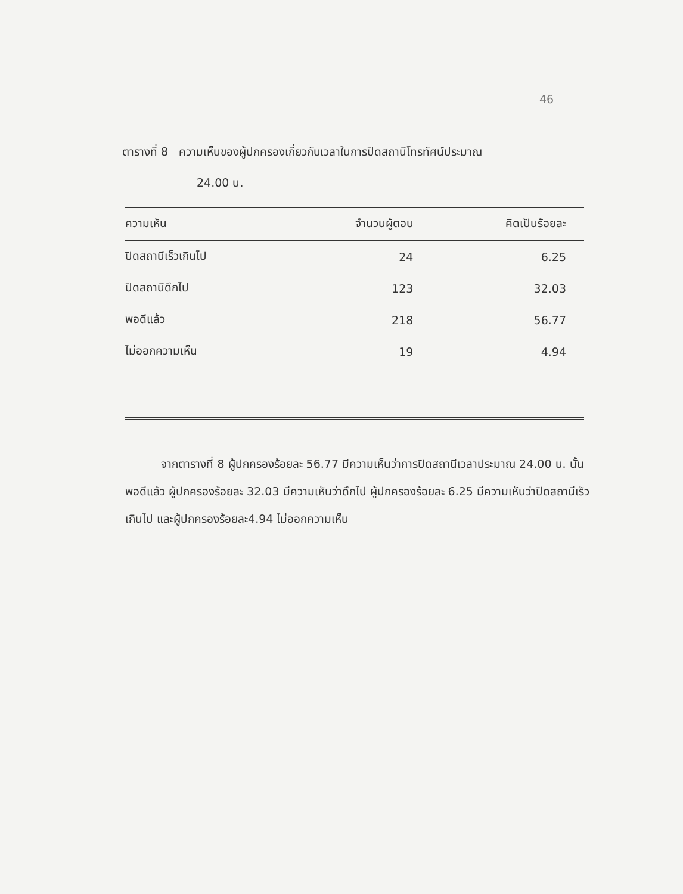46
ตารางที่ 8 ความเห็นของผู้ปกครองเกี่ยวกับเวลาในการปิดสถานีโทรทัศน์ประมาณ
24.00 น.
| ความเห็น | จำนวนผู้ตอบ | คิดเป็นร้อยละ |
| --- | --- | --- |
| ปิดสถานีเร็วเกินไป | 24 | 6.25 |
| ปิดสถานีดึกไป | 123 | 32.03 |
| พอดีแล้ว | 218 | 56.77 |
| ไม่ออกความเห็น | 19 | 4.94 |
จากตารางที่ 8 ผู้ปกครองร้อยละ 56.77 มีความเห็นว่าการปิดสถานีเวลาประมาณ 24.00 น. นั้นพอดีแล้ว ผู้ปกครองร้อยละ 32.03 มีความเห็นว่าดึกไป ผู้ปกครองร้อยละ 6.25 มีความเห็นว่าปิดสถานีเร็วเกินไป และผู้ปกครองร้อยละ4.94 ไม่ออกความเห็น